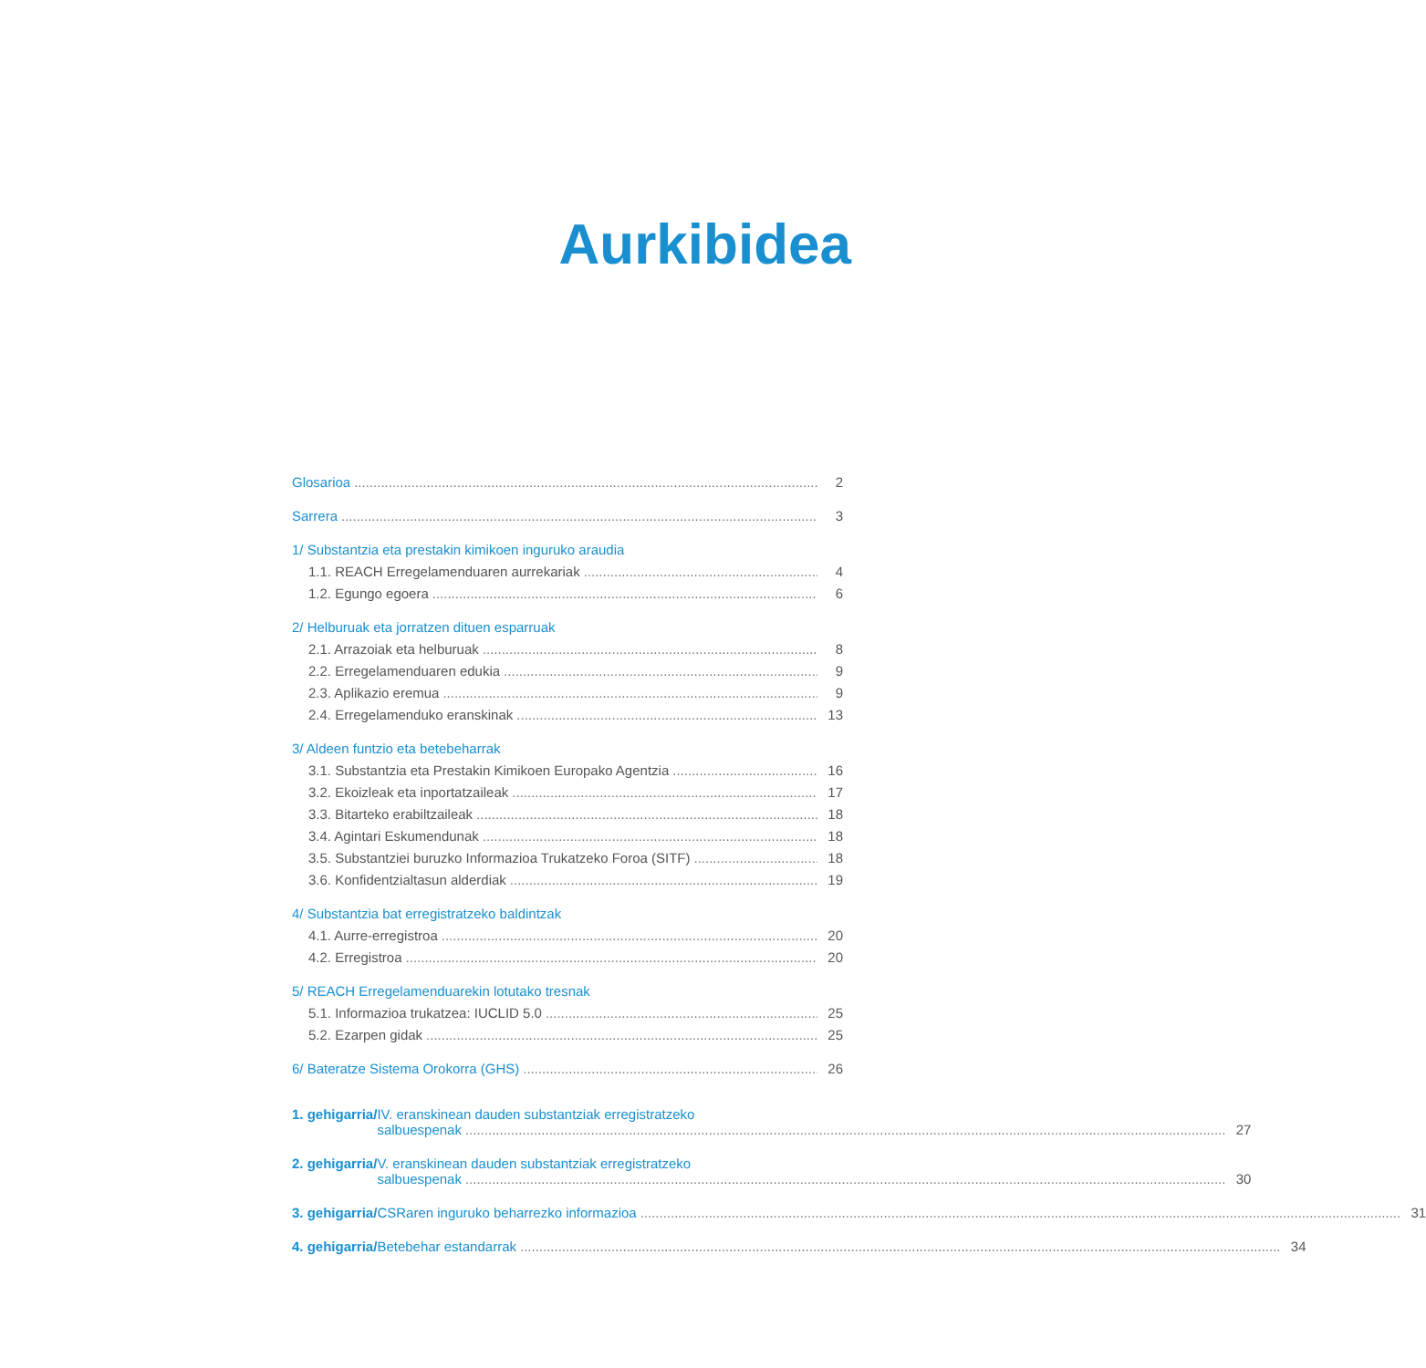Aurkibidea
Glosarioa 2
Sarrera 3
1/ Substantzia eta prestakin kimikoen inguruko araudia
1.1. REACH Erregelamenduaren aurrekariak 4
1.2. Egungo egoera 6
2/ Helburuak eta jorratzen dituen esparruak
2.1. Arrazoiak eta helburuak 8
2.2. Erregelamenduaren edukia 9
2.3. Aplikazio eremua 9
2.4. Erregelamenduko eranskinak 13
3/ Aldeen funtzio eta betebeharrak
3.1. Substantzia eta Prestakin Kimikoen Europako Agentzia 16
3.2. Ekoizleak eta inportatzaileak 17
3.3. Bitarteko erabiltzaileak 18
3.4. Agintari Eskumendunak 18
3.5. Substantziei buruzko Informazioa Trukatzeko Foroa (SITF) 18
3.6. Konfidentzialtasun alderdiak 19
4/ Substantzia bat erregistratzeko baldintzak
4.1. Aurre-erregistroa 20
4.2. Erregistroa 20
5/ REACH Erregelamenduarekin lotutako tresnak
5.1. Informazioa trukatzea: IUCLID 5.0 25
5.2. Ezarpen gidak 25
6/ Bateratze Sistema Orokorra (GHS) 26
1. gehigarria/ IV. eranskinean dauden substantziak erregistratzeko
salbuespenak 27
2. gehigarria/ V. eranskinean dauden substantziak erregistratzeko
salbuespenak 30
3. gehigarria/
CSRaren inguruko beharrezko informazioa 31
4. gehigarria/
Betebehar estandarrak 34